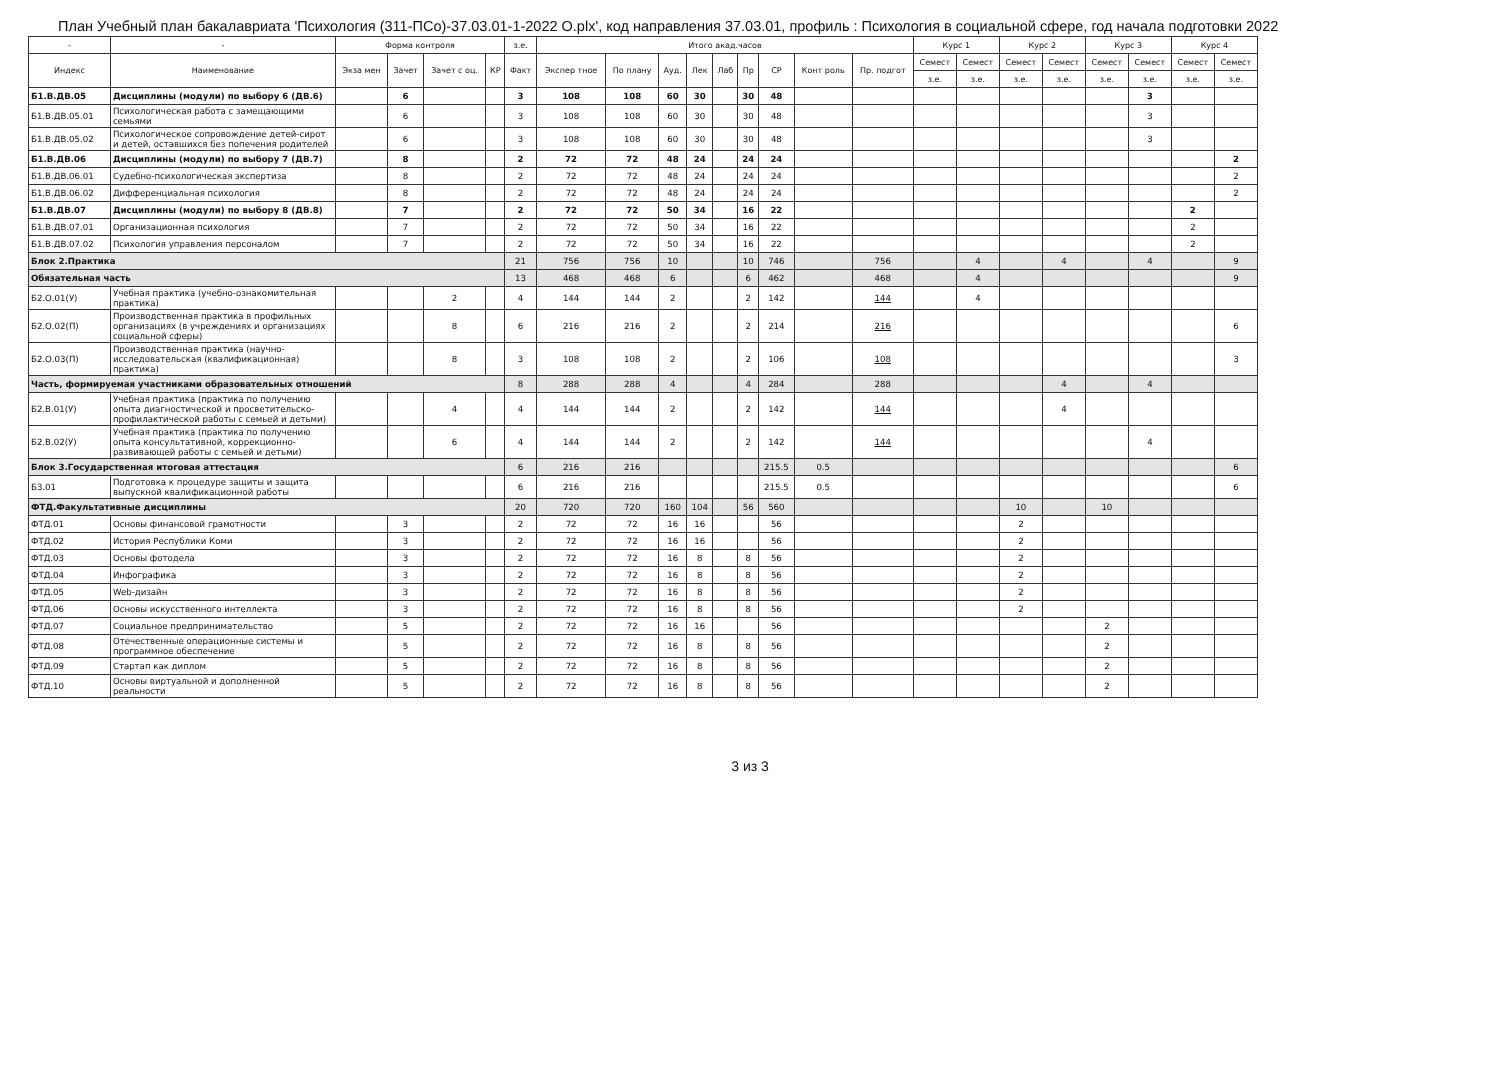План Учебный план бакалавриата 'Психология (311-ПСо)-37.03.01-1-2022 О.plx', код направления 37.03.01, профиль : Психология в социальной сфере, год начала подготовки 2022
| - | - | Форма контроля | | | | з.е. | Итого акад.часов | | | | | | | | | Курс 1 | | Курс 2 | | Курс 3 | | Курс 4 | |
| --- | --- | --- | --- | --- | --- | --- | --- | --- | --- | --- | --- | --- | --- | --- | --- | --- | --- | --- | --- | --- | --- | --- | --- |
| Индекс | Наименование | Экза мен | Зачет | Зачет с оц. | КР | Факт | Экспер тное | По плану | Ауд. | Лек | Лаб | Пр | СР | Конт роль | Пр. подгот | Семест | Семест | Семест | Семест | Семест | Семест | Семест | Семест |
| | | | | | | | | | | | | | | | | з.е. | з.е. | з.е. | з.е. | з.е. | з.е. | з.е. | з.е. |
| Б1.В.ДВ.05 | Дисциплины (модули) по выбору 6 (ДВ.6) | | 6 | | | 3 | 108 | 108 | 60 | 30 | | 30 | 48 | | | | | | | | 3 | | |
| Б1.В.ДВ.05.01 | Психологическая работа с замещающими семьями | | 6 | | | 3 | 108 | 108 | 60 | 30 | | 30 | 48 | | | | | | | | 3 | | |
| Б1.В.ДВ.05.02 | Психологическое сопровождение детей-сирот и детей, оставшихся без попечения родителей | | 6 | | | 3 | 108 | 108 | 60 | 30 | | 30 | 48 | | | | | | | | 3 | | |
| Б1.В.ДВ.06 | Дисциплины (модули) по выбору 7 (ДВ.7) | | 8 | | | 2 | 72 | 72 | 48 | 24 | | 24 | 24 | | | | | | | | | | 2 |
| Б1.В.ДВ.06.01 | Судебно-психологическая экспертиза | | 8 | | | 2 | 72 | 72 | 48 | 24 | | 24 | 24 | | | | | | | | | | 2 |
| Б1.В.ДВ.06.02 | Дифференциальная психология | | 8 | | | 2 | 72 | 72 | 48 | 24 | | 24 | 24 | | | | | | | | | | 2 |
| Б1.В.ДВ.07 | Дисциплины (модули) по выбору 8 (ДВ.8) | | 7 | | | 2 | 72 | 72 | 50 | 34 | | 16 | 22 | | | | | | | | | 2 | |
| Б1.В.ДВ.07.01 | Организационная психология | | 7 | | | 2 | 72 | 72 | 50 | 34 | | 16 | 22 | | | | | | | | | 2 | |
| Б1.В.ДВ.07.02 | Психология управления персоналом | | 7 | | | 2 | 72 | 72 | 50 | 34 | | 16 | 22 | | | | | | | | | 2 | |
| Блок 2.Практика | | | | | | 21 | 756 | 756 | 10 | | | 10 | 746 | | 756 | | 4 | | 4 | | 4 | | 9 |
| Обязательная часть | | | | | | 13 | 468 | 468 | 6 | | | 6 | 462 | | 468 | | 4 | | | | | | 9 |
| Б2.О.01(У) | Учебная практика (учебно-ознакомительная практика) | | | 2 | | 4 | 144 | 144 | 2 | | | 2 | 142 | | 144 | | 4 | | | | | | |
| Б2.О.02(П) | Производственная практика в профильных организациях (в учреждениях и организациях социальной сферы) | | | 8 | | 6 | 216 | 216 | 2 | | | 2 | 214 | | 216 | | | | | | | | 6 |
| Б2.О.03(П) | Производственная практика (научно-исследовательская (квалификационная) практика) | | | 8 | | 3 | 108 | 108 | 2 | | | 2 | 106 | | 108 | | | | | | | | 3 |
| Часть, формируемая участниками образовательных отношений | | | | | | 8 | 288 | 288 | 4 | | | 4 | 284 | | 288 | | | | 4 | | 4 | | |
| Б2.В.01(У) | Учебная практика (практика по получению опыта диагностической и просветительско-профилактической работы с семьей и детьми) | | | 4 | | 4 | 144 | 144 | 2 | | | 2 | 142 | | 144 | | | | 4 | | | | |
| Б2.В.02(У) | Учебная практика (практика по получению опыта консультативной, коррекционно-развивающей работы с семьей и детьми) | | | 6 | | 4 | 144 | 144 | 2 | | | 2 | 142 | | 144 | | | | | | 4 | | |
| Блок 3.Государственная итоговая аттестация | | | | | | 6 | 216 | 216 | | | | | 215.5 | 0.5 | | | | | | | | | 6 |
| Б3.01 | Подготовка к процедуре защиты и защита выпускной квалификационной работы | | | | | 6 | 216 | 216 | | | | | 215.5 | 0.5 | | | | | | | | | 6 |
| ФТД.Факультативные дисциплины | | | | | | 20 | 720 | 720 | 160 | 104 | | 56 | 560 | | | | | 10 | | 10 | | | |
| ФТД.01 | Основы финансовой грамотности | | 3 | | | 2 | 72 | 72 | 16 | 16 | | | 56 | | | | | 2 | | | | | |
| ФТД.02 | История Республики Коми | | 3 | | | 2 | 72 | 72 | 16 | 16 | | | 56 | | | | | 2 | | | | | |
| ФТД.03 | Основы фотодела | | 3 | | | 2 | 72 | 72 | 16 | 8 | | 8 | 56 | | | | | 2 | | | | | |
| ФТД.04 | Инфографика | | 3 | | | 2 | 72 | 72 | 16 | 8 | | 8 | 56 | | | | | 2 | | | | | |
| ФТД.05 | Web-дизайн | | 3 | | | 2 | 72 | 72 | 16 | 8 | | 8 | 56 | | | | | 2 | | | | | |
| ФТД.06 | Основы искусственного интеллекта | | 3 | | | 2 | 72 | 72 | 16 | 8 | | 8 | 56 | | | | | 2 | | | | | |
| ФТД.07 | Социальное предпринимательство | | 5 | | | 2 | 72 | 72 | 16 | 16 | | | 56 | | | | | | | 2 | | | |
| ФТД.08 | Отечественные операционные системы и программное обеспечение | | 5 | | | 2 | 72 | 72 | 16 | 8 | | 8 | 56 | | | | | | | 2 | | | |
| ФТД.09 | Стартап как диплом | | 5 | | | 2 | 72 | 72 | 16 | 8 | | 8 | 56 | | | | | | | 2 | | | |
| ФТД.10 | Основы виртуальной и дополненной реальности | | 5 | | | 2 | 72 | 72 | 16 | 8 | | 8 | 56 | | | | | | | 2 | | | |
3 из 3